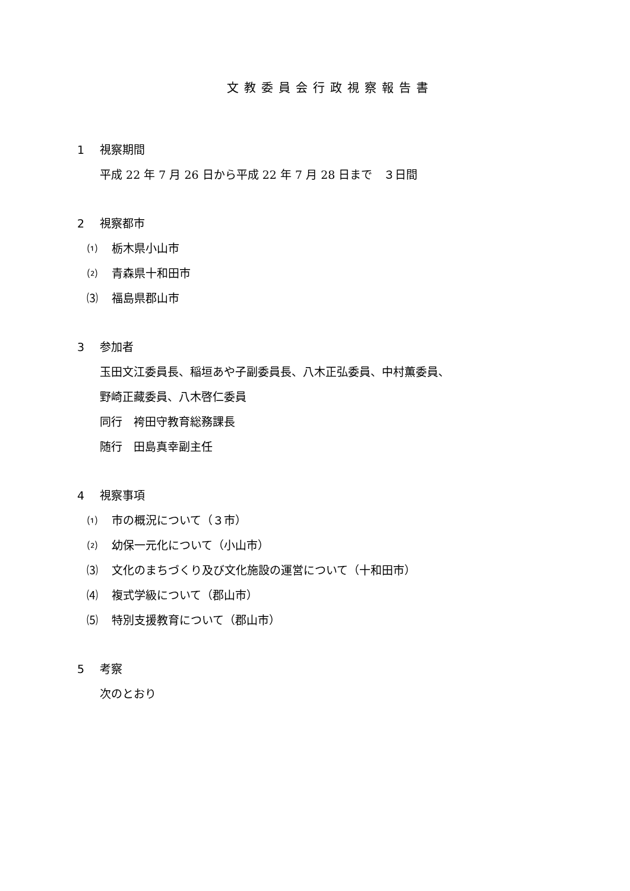文教委員会行政視察報告書
1 視察期間
平成 22 年 7 月 26 日から平成 22 年 7 月 28 日まで　３日間
2 視察都市
⑴ 栃木県小山市
⑵ 青森県十和田市
⑶ 福島県郡山市
3 参加者
玉田文江委員長、稲垣あや子副委員長、八木正弘委員、中村薫委員、
野崎正藏委員、八木啓仁委員
同行　袴田守教育総務課長
随行　田島真幸副主任
4 視察事項
⑴ 市の概況について（３市）
⑵ 幼保一元化について（小山市）
⑶ 文化のまちづくり及び文化施設の運営について（十和田市）
⑷ 複式学級について（郡山市）
⑸ 特別支援教育について（郡山市）
5 考察
次のとおり